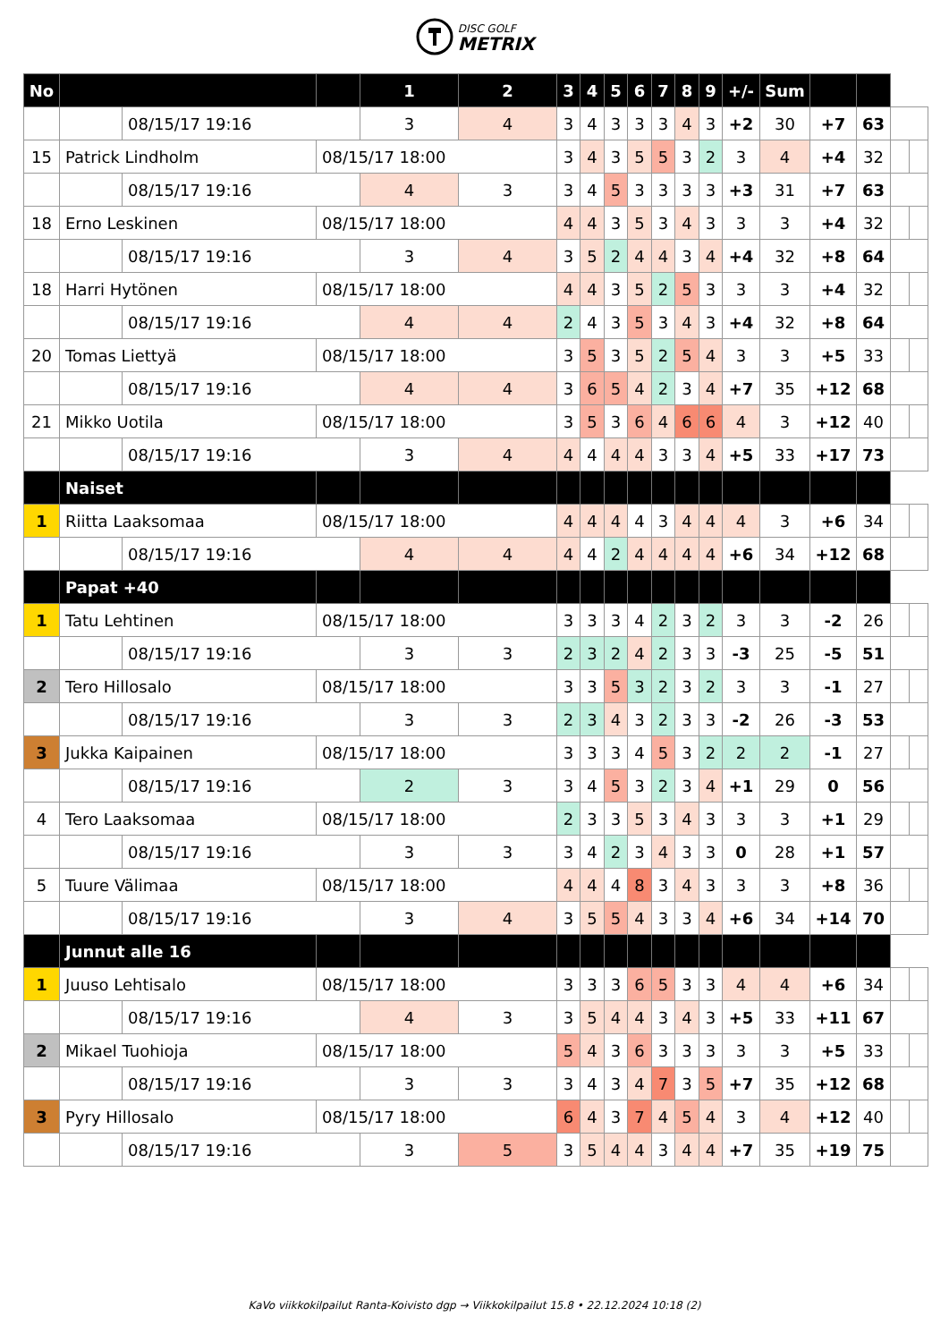DISC GOLF
METRIX
| No | | | | 1 | 2 | 3 | 4 | 5 | 6 | 7 | 8 | 9 | +/- | Sum | | | | |
| --- | --- | --- | --- | --- | --- | --- | --- | --- | --- | --- | --- | --- | --- | --- | --- | --- | --- | --- |
| | | 08/15/17 19:16 | | 3 | 4 | 3 | 4 | 3 | 3 | 3 | 4 | 3 | +2 | 30 | +7 | 63 | | |
| 15 | Patrick Lindholm | | 08/15/17 18:00 | | | 3 | 4 | 3 | 5 | 5 | 3 | 2 | 3 | 4 | +4 | 32 | | |
| | | 08/15/17 19:16 | | 4 | 3 | 3 | 4 | 5 | 3 | 3 | 3 | 3 | +3 | 31 | +7 | 63 | | |
| 18 | Erno Leskinen | | 08/15/17 18:00 | | | 4 | 4 | 3 | 5 | 3 | 4 | 3 | 3 | 3 | +4 | 32 | | |
| | | 08/15/17 19:16 | | 3 | 4 | 3 | 5 | 2 | 4 | 4 | 3 | 4 | +4 | 32 | +8 | 64 | | |
| 18 | Harri Hytönen | | 08/15/17 18:00 | | | 4 | 4 | 3 | 5 | 2 | 5 | 3 | 3 | 3 | +4 | 32 | | |
| | | 08/15/17 19:16 | | 4 | 4 | 2 | 4 | 3 | 5 | 3 | 4 | 3 | +4 | 32 | +8 | 64 | | |
| 20 | Tomas Liettyä | | 08/15/17 18:00 | | | 3 | 5 | 3 | 5 | 2 | 5 | 4 | 3 | 3 | +5 | 33 | | |
| | | 08/15/17 19:16 | | 4 | 4 | 3 | 6 | 5 | 4 | 2 | 3 | 4 | +7 | 35 | +12 | 68 | | |
| 21 | Mikko Uotila | | 08/15/17 18:00 | | | 3 | 5 | 3 | 6 | 4 | 6 | 6 | 4 | 3 | +12 | 40 | | |
| | | 08/15/17 19:16 | | 3 | 4 | 4 | 4 | 4 | 4 | 3 | 3 | 4 | +5 | 33 | +17 | 73 | | |
| | Naiset | | | | | | | | | | | | | | | | | |
| 1 | Riitta Laaksomaa | | 08/15/17 18:00 | | | 4 | 4 | 4 | 4 | 3 | 4 | 4 | 4 | 3 | +6 | 34 | | |
| | | 08/15/17 19:16 | | 4 | 4 | 4 | 4 | 2 | 4 | 4 | 4 | 4 | +6 | 34 | +12 | 68 | | |
| | Papat +40 | | | | | | | | | | | | | | | | | |
| 1 | Tatu Lehtinen | | 08/15/17 18:00 | | | 3 | 3 | 3 | 4 | 2 | 3 | 2 | 3 | 3 | -2 | 26 | | |
| | | 08/15/17 19:16 | | 3 | 3 | 2 | 3 | 2 | 4 | 2 | 3 | 3 | -3 | 25 | -5 | 51 | | |
| 2 | Tero Hillosalo | | 08/15/17 18:00 | | | 3 | 3 | 5 | 3 | 2 | 3 | 2 | 3 | 3 | -1 | 27 | | |
| | | 08/15/17 19:16 | | 3 | 3 | 2 | 3 | 4 | 3 | 2 | 3 | 3 | -2 | 26 | -3 | 53 | | |
| 3 | Jukka Kaipainen | | 08/15/17 18:00 | | | 3 | 3 | 3 | 4 | 5 | 3 | 2 | 2 | 2 | -1 | 27 | | |
| | | 08/15/17 19:16 | | 2 | 3 | 3 | 4 | 5 | 3 | 2 | 3 | 4 | +1 | 29 | 0 | 56 | | |
| 4 | Tero Laaksomaa | | 08/15/17 18:00 | | | 2 | 3 | 3 | 5 | 3 | 4 | 3 | 3 | 3 | +1 | 29 | | |
| | | 08/15/17 19:16 | | 3 | 3 | 3 | 4 | 2 | 3 | 4 | 3 | 3 | 0 | 28 | +1 | 57 | | |
| 5 | Tuure Välimaa | | 08/15/17 18:00 | | | 4 | 4 | 4 | 8 | 3 | 4 | 3 | 3 | 3 | +8 | 36 | | |
| | | 08/15/17 19:16 | | 3 | 4 | 3 | 5 | 5 | 4 | 3 | 3 | 4 | +6 | 34 | +14 | 70 | | |
| | Junnut alle 16 | | | | | | | | | | | | | | | | | |
| 1 | Juuso Lehtisalo | | 08/15/17 18:00 | | | 3 | 3 | 3 | 6 | 5 | 3 | 3 | 4 | 4 | +6 | 34 | | |
| | | 08/15/17 19:16 | | 4 | 3 | 3 | 5 | 4 | 4 | 3 | 4 | 3 | +5 | 33 | +11 | 67 | | |
| 2 | Mikael Tuohioja | | 08/15/17 18:00 | | | 5 | 4 | 3 | 6 | 3 | 3 | 3 | 3 | 3 | +5 | 33 | | |
| | | 08/15/17 19:16 | | 3 | 3 | 3 | 4 | 3 | 4 | 7 | 3 | 5 | +7 | 35 | +12 | 68 | | |
| 3 | Pyry Hillosalo | | 08/15/17 18:00 | | | 6 | 4 | 3 | 7 | 4 | 5 | 4 | 3 | 4 | +12 | 40 | | |
| | | 08/15/17 19:16 | | 3 | 5 | 3 | 5 | 4 | 4 | 3 | 4 | 4 | +7 | 35 | +19 | 75 | | |
KaVo viikkokilpailut Ranta-Koivisto dgp → Viikkokilpailut 15.8 • 22.12.2024 10:18 (2)